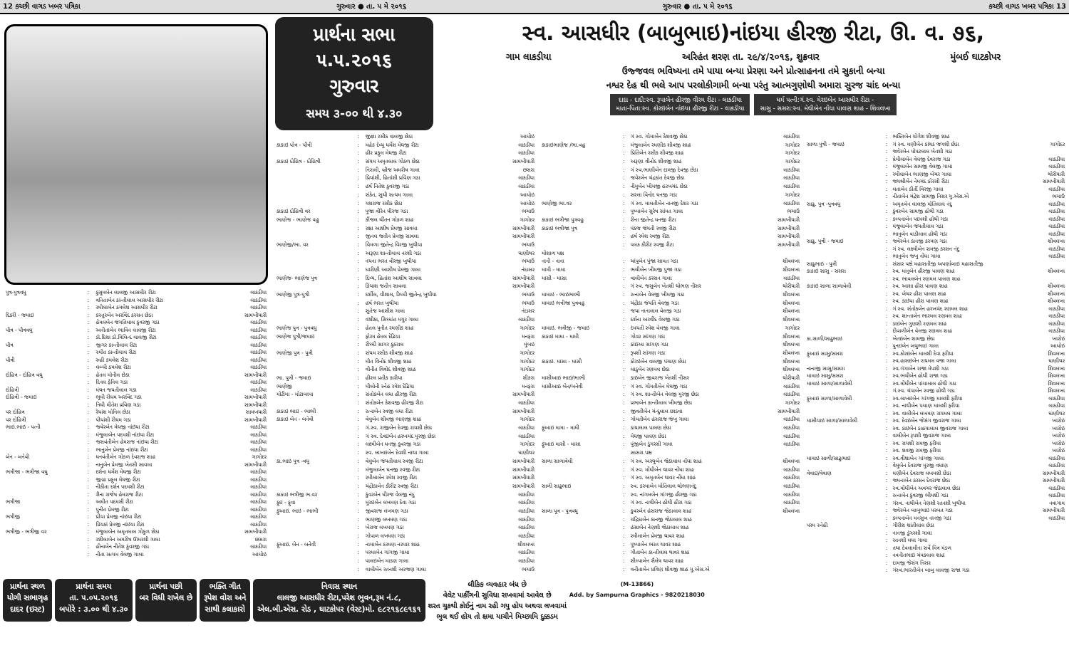12 કચ્છી વાગડ ખબર પત્રિકા ગુરુવાર ● તા. ૫ મે ૨૦૧૬ ગુરુવાર ● તા. ૫ મે ૨૦૧૬ કચ્છી વાગડ ખબર પત્રિકા 13
| પુત્ર-પુત્રવધુ | : | કુસુમબેન લાલજી આસધીર રીટા | લાકડીયા |
| | : | વનિતાબેન કાંન્તીલાલ આસધીર રીટા | લાકડીયા |
| | : | રમીલાબેન કમલેશ આસધીર રીટા | લાકડીયા |
| દિકરી - જમાઇ | : | કસ્તુરબેન અરવિંદ કરસન છેડા | સામખીયારી |
| | : | હેમલબેન જંયતિલાલ કુવરજી ગડા | લાકડીયા |
| પૌત્ર - પૌત્રવધુ | : | અનીતાબેન ભાવિન લાલજી રીટા | લાકડીયા |
| | : | ડૉ.દિશા ડૉ.મિલિન્દ લાલજી રીટા | લાકડીયા |
| પૌત્ર | : | જીગર કાન્તીલાલ રીટા | લાકડીયા |
| | : | સ્મીત કાન્તીલાલ રીટા | લાકડીયા |
| પૌત્રી | : | રુહી કમલેશ રીટા | લાકડીયા |
| | : | લબ્ધી કમલેશ રીટા | લાકડીયા |
| દોહિત્ર - દોહિત્ર વધુ | : | હેતલ મોનીલ છેડા | સામખીયારી |
| | : | દિનલ ફેનિલ ગડા | લાકડીયા |
| દોહિત્રી | : | મંથન જયતીલાલ ગડા | લાકડીયા |
| દોહિત્રી - જમાઇ | : | ભૂમી રીધમ અરવિંદ ગડા | સામખીયારી |
| | : | નિધી મીતેશ પ્રવિણ ગડા | સામખીયારી |
| પર દોહિત્ર | : | રેયાંશ મોનિલ છેડા | સામખયારી |
| પર દોહિત્રી | : | પીયાંશી રીધમ ગડા | સામખીયારી |
| ભાઇ.ભાઇ - પત્ની | : | જવેરબેન મેઘજી નાંઇયા રીટા | લાકડીયા |
| | : | મંજુલાબેન પદમશી નાંઇયા રીટા | લાકડીયા |
| | : | જસવંતીબેન હેમરાજ નાંઇયા રીટા | લાકડીયા |
| | : | ભાનુબેન પ્રેમજી નાંઇયા રીટા | લાકડીયા |
| બેન - બનેવી | : | ધનવંતીબેન ગોકળ દેવરાજ શાહ | ગાગોદર |
| | : | નાનુબેન પ્રેમજી ખેતસી સાવલા | સામખીયારી |
| ભત્રીજા - ભત્રીજા વધુ | : | દર્શના ધર્મેશ મેઘજી રીટા | લાકડીયા |
| | : | જીગ્ના પ્રફુલ મેઘજી રીટા | લાકડીયા |
| | : | નીકીતા દર્શન પદમશી રીટા | લાકડીયા |
| | : | રીના રાજેષ હેમરાજ રીટા | લાકડીયા |
| ભત્રીજા | : | અમીત પદમસી રીટા | લાકડીયા |
| | : | પુનીત પ્રેમજી રીટા | લાકડીયા |
| ભત્રીજી | : | પ્રીયા પ્રેમજી નાંઇયા રીટા | લાકડીયા |
| | : | પ્રિયકાં પ્રેમજી નાંઇયા રીટા | લાકડીયા |
| ભત્રીજી - ભત્રીજી વર | : | મંજુલાબેન અમૃતલાલ ગોકુળ છેડા | સામખીયારી |
| | : | રશીલાબેન અમરીષ ઊમરશી ગાલા | છસરા |
| | : | હીનાબેન નીતેશ કુંવરજી ગડા | લાકડીયા |
| | : | નીતા સત્યમ વેલજી ગાલા | આધોઇ |
પ્રાર્થના સભા
૫.૫.૨૦૧૬
ગુરુવાર
સમય ૩-૦૦ થી ૪.૩૦
સ્વ. આસધીર (બાબુભાઇ)નાંઇયા હીરજી રીટા, ઊ. વ. ૭૬,
ગામ લાકડીયા અરિહંત શરણ તા. ૨૯/૪/૨૦૧૬, શુક્રવાર મુંબઈ ઘાટકોપર
ઉજ્જવલ ભવિષ્યના તમે પાયા બન્યા પ્રેરણા અને પ્રોત્સાહનના તમે સુકાની બન્યા
નશ્વર દેહ થી ભલે આપ પરલોકીગામી બન્યા પરંતુ આત્મગુણોથી અમારા સુરજ ચાંદ બન્યા
દાદા - દાદી:સ્વ. રૂપાબેન હીરજી વીરમ રીટા - લાકડીયા
માતા-પિતા:સ્વ. કોરઇબેન નાંઇયા હીરજી રીટા - લાકડીયા
ધર્મ પત્ની:ગં.સ્વ. મેરઇબેન આસધીર રીટા -
સાસુ - સસરા:સ્વ. મેઘીબેન નોંધા પાલણ શાહ - શિવલખા
| | : | જીજ્ઞા રસીક વાલજી છેડા | આધોઇ |
| કાકાઇ પોત્ર - પૌત્રી | : | મહેક દેવ્યૂ ધર્મેશ મેઘજી રીટા | લાકડીયા |
| | : | હીર પ્રફુલ મેઘજી રીટા | લાકડીયા |
| કાકાઇ દોહિત્ર - દોહિત્રી | : | સંયમ અમૃતલાલ ગોકળ છેડા | સામખીયારી |
| | : | નિરાલી, બ્રીજ અમરીષ ગાલા | છસરા |
| | : | પ્રિયાંશી, હિતાંશી પ્રવિણ ગડા | લાકડીયા |
| | : | હર્ષ નિતેશ કુવરજી ગડા | લાકડીયા |
| | : | સંકેત, સુચી સત્યમ ગાલા | આધોઇ |
| | : | યશરાજ રસીક છેડા | આધોઇ |
| કાકાઇ દોહિત્રી વર | : | પુજા વીરેન ધીરજ ગડા | ભચાઉ |
| ભાણેજ - ભાણેજ વહુ | : | કીંજલ ચીંતન ગોકળ શાહ | ગાગોદર |
| | : | રક્ષા આશીષ પ્રેમજી સાવલા | સામખીયારી |
| | : | જીનલ જતીન પ્રેમજી સાવલા | સામખીયારી |
| ભાણેજી/ભા. વર | : | વિમળા જીતેન્દ્ર વિરજી ખુથીયા | ભચાઉ |
| | : | અરૂણા શાન્તીલાલ નરશી ગડા | ધાણીથર |
| | : | નયના ભરત વીરજી ખુથીયા | ભચાઉ |
| | : | ધારીણી આશીષ પ્રેમજી ગાલા | નંદાસર |
| ભાણેજ- ભાણેજ પુત્ર | : | દિવ્ય, હિતાંશ આશીષ સાવલા | સામખીયારી |
| | : | કિંયાશ જતીન સાવલા | સામખીયારી |
| ભાણેજી પુત્ર-પુત્રી | : | દર્શીલ, વીશાલ, રિધ્ધી જીતેન્દ્ર ખુથીયા | ભચાઉ |
| | : | હર્ષ ભરત ખુથીયા | ભચાઉ |
| | : | સુતેજ આશીશ ગાલા | નંદાસર |
| | : | વંશીકા, સિધ્ધાંત મયુર ગાલા | લાકડીયા |
| ભાણેજ પુત્ર - પુત્રવધુ | : | હેતલ પુનીત રમણીક શાહ | ગાગોદર |
| ભાણેજ પુત્રી/જમાઇ | : | ફોરમ હેમલ દેઢિયા | મનફરા |
| | : | રીધ્ધી સાગર કુકરાલ | મુંબઇ |
| ભાણેજી પુત્ર - પુત્રી | : | સંયમ રસીક શીવજી શાહ | ગાગોદર |
| | : | મીત વિનોદ શીવજી શાહ | ગાગોદર |
| | : | વીનીત વિવોદ શીવજી શાહ | ગાગોદર |
| ભા. પુત્રી - જમાઇ | : | હીરલ પ્રતીક કારીયા | શીકરા |
| ભાણેજી | : | મીલોની સ્નેહ રમેશ દેઢિયા | મનફરા |
| મોટીમા - મોટાબાપા | : | સંતોકબેન લધા હીરજી રીટા | સામખીયારી |
| | : | સંતોકબેન કેશવજી હીરજી રીટા | લાકડીયા |
| કાકાઇ ભાઇ - ભાભી | : | રત્નાબેન રવજી લધા રીટા | સામખીયારી |
| કાકાઇ બેન - બનેવી | : | વેલુબેન શીવજી ભાણજી શાહ | ગાગોદર |
| | : | ગં.સ્વ. રાજીબેન દેવજી રાયશી છેડા | લાકડીયા |
| | : | ગં સ્વ. દેવઇબેન હરખચંદ મુરજી છેડા | લાકડીયા |
| | : | લક્ષ્મીબેન ધનજી કુવરજી ગડા | ગાગોદર |
| | : | સ્વ. લાખઇબેન દેવશી નાથા ગાલા | ધાણીથર |
| કા.ભાઇ પુત્ર -વધુ | : | વેલુબેન જંયતીલાલ રવજી રીટા | સામખીયારી |
| | : | મંજુલાબેન ધનજી રવજી રીટા | સામખીયારી |
| | : | રમીલાબેન રમેશ રવજી રીટા | સામખીયારી |
| | : | ચંદ્રીકાબેન કીરીટ રવજી રીટા | સામખીયારી |
| કાકાઇ ભત્રીજી ભ.વર | : | કુંવરબેન ધીરજ વેલજી નંદુ | લાકડીયા |
| ફુઇ - ફુવા | : | મુરઇબેન લખમણ દેવા ગડા | લાકડીયા |
| ફુઆઇ. ભાઇ - ભાભી | : | જીવરાજ લખમણ ગડા | લાકડીયા |
| | : | ભાણજી લખમણ ગડા | લાકડીયા |
| | : | ખેરાજ લખમણ ગડા | લાકડીયા |
| | : | ગોપાળ લખમણ ગડા | લાકડીયા |
| ફૂઆઇ. બેન - બનેવી | : | નામાબેન કરમણ નરપાર શાહ | શીવલખા |
| | : | પરમાબેન ગાંગજી ગાલા | લાકડીયા |
| | : | પાલઇબેન માડણ ગાલા | લાકડીયા |
| | : | વાલીબેન રતનશી અરજણ ગાલા | ભચાઉ |
| | : | ગં સ્વ. ગોમાબેન કેશવજી છેડા | લાકડીયા |
| કાકાઇભાણેજ /ભા.વહુ | : | મંજુલાબેન રમણીક શીવજી શાહ | ગાગોદર |
| | : | પ્રિતિબેન રસીક શીવજી શાહ | ગાગોદર |
| | : | અરૂણા વીનોદ શીવજી શાહ | ગાગોદર |
| | : | ગં સ્વ.ભાણીબેન દામજી દેવજી છેડા | લાકડીયા |
| | : | જવેરબેન ચંદ્રકાંત દેવજી છેડા | લાકડીયા |
| | : | નીમુબેન ખીમજી હરખચંદ છેડા | લાકડીયા |
| | : | સરલા વિનોદ ધનજી ગડા | ગાગોદર |
| ભાણેજી ભા.વર | : | ગં સ્વ. માલતીબેન નાનજી દેશર ગડા | લાકડીયા |
| | : | પુષ્પાબેન સુરેષ સાંમત ગાલા | ભચાઉ |
| કાકાઇ ભત્રીજા પુત્રવહુ | : | રીના જીતેન્દ્ર ધનજી રીટા | સામખીયારી |
| કાકાઇ ભત્રીજા પુત્ર | : | પંકજ જંયતી રવજી રીટા | સામખીયારી |
| | : | હર્ષ રમેશ રવજી રીટા | સામખીયારી |
| | : | પલક કીરીટ રવજી રીટા | સામખીયારી |
| મોશાળ પક્ષ | | | |
| નાની - નાના | : | ચાંપુબેન પુંજા સામત ગડા | શીવલખા |
| મામી - મામા | : | ભચીબેન ખીમજી પુજા ગડા | શીવલખા |
| માસી - માસા | : | વાલીબેન કરસન ગાલા | લાકડીયા |
| | : | ગં સ્વ. જસુબેન ખેતશી થોભણ નીસર | થોરીયારી |
| મામાઇ - ભાઇભાભી | : | રત્નાબેન વેલજી ખીમજી ગડા | શીવલખા |
| મામાઇ ભત્રીજા પુત્રવહુ | : | ચંદ્રીકા જંયતિ વેલજી ગડા | શીવલખા |
| | : | જયા નાનાલાલ વેલજી ગડા | શીવલખા |
| | : | દર્શના અરવીંદ વેલજી ગડા | શીવલખા |
| મામાઇ. ભત્રીજી - જમાઇ | : | દંમયતી રમેશ વેલજી ગાલા | ગાગોદર |
| કાકાઇ મામા - મામી | : | ગોવર સાંગણ ગડા | શીવલખા |
| | : | કાંઇઆ સાંગણ ગડા | શીવલખા |
| | : | રૂપશી સાંગણ ગડા | શીવલખા |
| કાકાઇ. માસા - માસી | : | કોરઇબેન વાલજી પંચાણ છેડા | શીવલખા |
| | : | લાડુબેન રણમલ છેડા | શીવલખા |
| માસીઆઇ ભાઇ/ભાભી | : | ડાઇબેન જીવરાજ ખેતશી નીસર | થોરીયારી |
| માસીઆઇ બેન/બનેવી | : | ગં સ્વ. ગોમતીબેન મેઘજી ગડા | લાકડીયા |
| | : | ગં સ્વ. શાન્તીબેન વેલજી મુરજી છેડા | લાકડીયા |
| | : | પ્રભાબેન કાન્તીલાલ ખીમજી છેડા | ગાગોદર |
| | : | જીવતીબેન ચંન્દુલાલ છાડવા | સામખીયારી |
| | : | ગોમતીબેન હંસરાજ જંખુ ગાલા | લાકડીયા |
| ફૂઆઇ મામા - મામી | : | ડાયાલાલ પાલણ છેડા | લાકડીયા |
| | : | મેઘજી પાલણ છેડા | લાકડીયા |
| ફૂઆઇ માસી - માસા | : | પુંજીબેન ડુંગરસી ગાલા | લાકડીયા |
| | | સાસરા પક્ષ | |
| સાળા સાળાવેલી | : | ગં સ્વ. અરઘુબેન જેઠાલાલ નોંધા શાહ | શીવલખા |
| | : | ગં સ્વ. મોંઘીબેન થાવર નોંધા શાહ | લાકડીયા |
| | : | ગં સ્વ. અમૃતબેન થાવર નોંધા શાહ | લાકડીયા |
| સાળી સાઢુભાઇ | : | સ્વ. કરમાબેન મોતિલાલ થોભણનંદુ | લાકડીયા |
| | : | સ્વ. નાંગલબેન ગાંગજી હીરજી ગડા | લાકડીયા |
| | : | ગં સ્વ. નાથીબેન હોથી હીરા ગડા | લાકડીયા |
| સાળા પૂત્ર - પૂત્રવધુ | : | કુવરબેન હંસરાજ જેઠાલાલ શાહ | શીવલખા |
| | : | ચંદ્રિકાબેન કાનજી જેઠાલાલ શાહ | |
| | : | હંસાબેન નેણશી જેઠાલાલ શાહ | |
| | : | રમીલાબેન પ્રેમજી થાવર શાહ | |
| | : | પુષ્પાબેન ભરત થાવર શાહ | |
| | : | ગીતાબેન કાન્તીલાલ થાવર શાહ | |
| | : | શીલ્પાબેન સૈલેષ થાવર શાહ | |
| | : | વનીતાબેન પ્રવિણ શીવજી શાહ યુ.એસ.એ | |
| | : | ભક્તિબેન યોગેશ શીવજી શાહ | |
| સાળા પુત્રી - જમાઇ | : | ગં સ્વ. મણીબેન કાંથડ જગશી છેડા | ગાગોદર |
| | : | જવેરબેન પોપટલાલ ખેતશી ગડા | |
| | : | પ્રેમીલાબેન વેલજી દેવરાજ ગડા | લાકડીયા |
| | : | મંજુલાબેન સામજી વેલજી ગાલા | લાકડીયા |
| | : | રમીલાબેન ભાણજી બેચર ગાલા | થોરીયારી |
| | : | જયશ્રીબેન નેમચંદ કોરસી રીટા | સામખીયારી |
| | : | લતાબેન કીર્તી વિરજી ગાલા | લાકડીયા |
| | : | નીતાબેન ચંદ્રેશ સામજી નિસર યુ.એસ.એ | ભચાઉ |
| સાઢુ. પુત્ર -પુત્રવધુ | : | અમૃતબેન લાલજી મોતિલાલ નંદુ | લાકડીયા |
| | : | કુંવરબેન સામજી હોથી ગડા | લાકડીયા |
| | : | કલ્પનાબેન પદમશી હોથી ગડા | લાકડીયા |
| | : | મંજુલાબેન જંયતીલાલ ગડા | લાકડીયા |
| | : | ભાનુબેન વાડીલાલ હોથી ગડા | લાકડીયા |
| સાઢુ. પુત્રી - જમાઇ | : | જવેરબેન કાનજી કરમણ ગડા | શીવલખા |
| | : | ગં સ્વ. લક્ષ્મીબેન રામજી કરસન નંદુ | લાકડીયા |
| | : | ભાનુબેન જખુ નોંધા ગાલા | લાકડીયા |
| સાઢુભાઇ - પુત્રી | : | સંસાર પક્ષે મહાસતીજી અપર્ણાબાઇ મહાસતીજી | |
| કાકાઇ સાસુ - સસરા | : | સ્વ. માનુબેન હીરજી પાલણ શાહ | શીવલખા |
| | : | સ્વ. ભાવલબેન રણમલ પાલણ શાહ | |
| કાકાઇ સાળા સાળાવેલી | : | સ્વ. આશા હીરા પાલણ શાહ | શીવલખા |
| | : | સ્વ. બેચર હીરા પાલણ શાહ | શીવલખા |
| | : | સ્વ. ડાઇયા હીરા પાલણ શાહ | શીવલખા |
| | : | ગં સ્વ. સંતોકબેન હરખચંદ રણમલ શાહ | લાકડીયા |
| | : | સ્વ. શાન્તાબેન ભારમલ રણમલ શાહ | લાકડીયા |
| | : | ડાઇબેન ગુણશી રણમલ શાહ | લાકડીયા |
| | : | દીવાળીબેન વેલજી રણમલ શાહ | લાકડીયા |
| કા.સાળી/સાઢુભાઇ | : | ખેતઇબેન શામજી છેડા | ખારોઇ |
| | : | પુનઇબેન બચુભાઇ ગાલા | આધોઇ |
| ફુઆઇ સાસુ/સસરા | : | સ્વ.કોરઇબેન માલશી દેવા ફરીયા | શિવલખા |
| | : | સ્વ.હાસઇબેન રાયમલ વજા ગાલા | ધાણીથર |
| નાનાજી સાસુ/સસરા | : | સ્વ.ગંગાબેન રાજા મેપશી ગડા | શિવલખા |
| મામાઇ સાસુ/સસરા | : | સ્વ.ભચીબેન હોથી રાજા ગડા | શિવલખા |
| મામાઇ સાળા/સાળાવેલી | : | સ્વ.મોંઘીબેન પાંચાલાલ હોથી ગડા | શિવલખા |
| | : | ગં.સ્વ. ચંપાબેન રવજી હોથી ગડા | શિવલખા |
| ફુઆઇ સાળા/સાળાવેલી | : | સ્વ.લાખઇબેન ગાંગજી માલશી ફરીયા | લાકડીયા |
| | : | સ્વ. નાથીબેન પચાણ માલશી ફરીયા | લાકડીયા |
| | : | સ્વ. વાલીબેન લખમણ રાયમલ ગાલા | ધાણીથર |
| માસીયાઇ સાળા/સાળાવેલી | : | સ્વ. દેવઇબેન જેસંગ જીવરાજ ગાલા | ખારોઇ |
| | : | સ્વ. ડાઇબેન ડાહયાલાલ જીવરાજ ગાલા | ખારોઇ |
| | : | વાલીબેન રૂપશી જીવરાજ ગાલા | ખારોઇ |
| | : | સ્વ. રાયશી રામજી ફરીયા | ખારોઇ |
| | : | સ્વ. શવજી રામજી ફરીયા | ખારોઇ |
| મામાઇ સાળી/સાઢુભાઇ | : | સ્વ.વીશાબેન ગાંગજી ગાલા | લાકડીયા |
| | : | વેલુબેન દેવરાજ મુરજી વધાણ | લાકડીયા |
| વેવાઇ/વેવાણ | : | મણીબેન દેવરાજ લખમશી છેડા | સામખીયારી |
| | : | જમનાબેન કરસન દેવરાજ છેડા | સામખીયારી |
| | : | સ્વ.મોંઘીબેન અવચર જેઠાલાલ છેડા | લાકડીયા |
| | : | રત્નાબેન કુંવરજી ભીમશી ગડા | લાકડીયા |
| | : | ગંસ્વ. નાથીબેન નેણશી રતનશી ખુથીયા | નવાગામ |
| | : | જવેરબેન બાબુભાઇ પરબત ગડા | સામખીયારી |
| | : | કલ્પનાબેન મનસુખ નાનજી ગડા | લાકડીયા |
| પરમ સ્નેહી | : | ગીરીશ શાંતીલાલ છેડા | |
| | : | નાનજી ડુંગરશી ગાલા | |
| | : | રતનશી લધા ગાલા | |
| | : | તથા દેવલાલીના સર્વે મિત્ર મંડળ | |
| | : | નવનીતભાઇ ચંપકલાલ શાહ | |
| | : | દામજી જેસંગ નિસર | |
| | : | ગંસ્વ.ભારતીબેન બાબુ લાલજી રાજા ગડા | |
પ્રાર્થના સ્થળ
યોગી સભાગૃહ
દાદર (ઇસ્ટ)
પ્રાર્થના સમય
તા. ૫.૦૫.૨૦૧૬
બપોરે : ૩.૦૦ થી ૪.૩૦
પ્રાર્થના પછી
બર વિધી રાખેલ છે
ભક્તિ ગીત
રૂપેશ વોરા અને
સાથી કલાકારો
નિવાસ સ્થાન
લાલજી આસધીર રીટા,પરેશ ભુવન,રૂમ નં.૮,
એલ.બી.એસ. રોડ , ઘાટકોપર (વેસ્ટ)મો. ૯૮૨૧૬૮૯૧૬૧
લૌકિક વ્યવહાર બંધ છે
વેલેટ પાર્કીંગની સુવિધા રાખવામાં આવેલ છે
શરત ચુકથી કોઈનું નામ રહી ગયુ હોય અથવા લખવામાં
ભુલ થઈ હોય તો ક્ષમા યાચીને મિચ્છામિ દુક્કડમ
(M-13866)
Add. by Sampurna Graphics - 9820218030